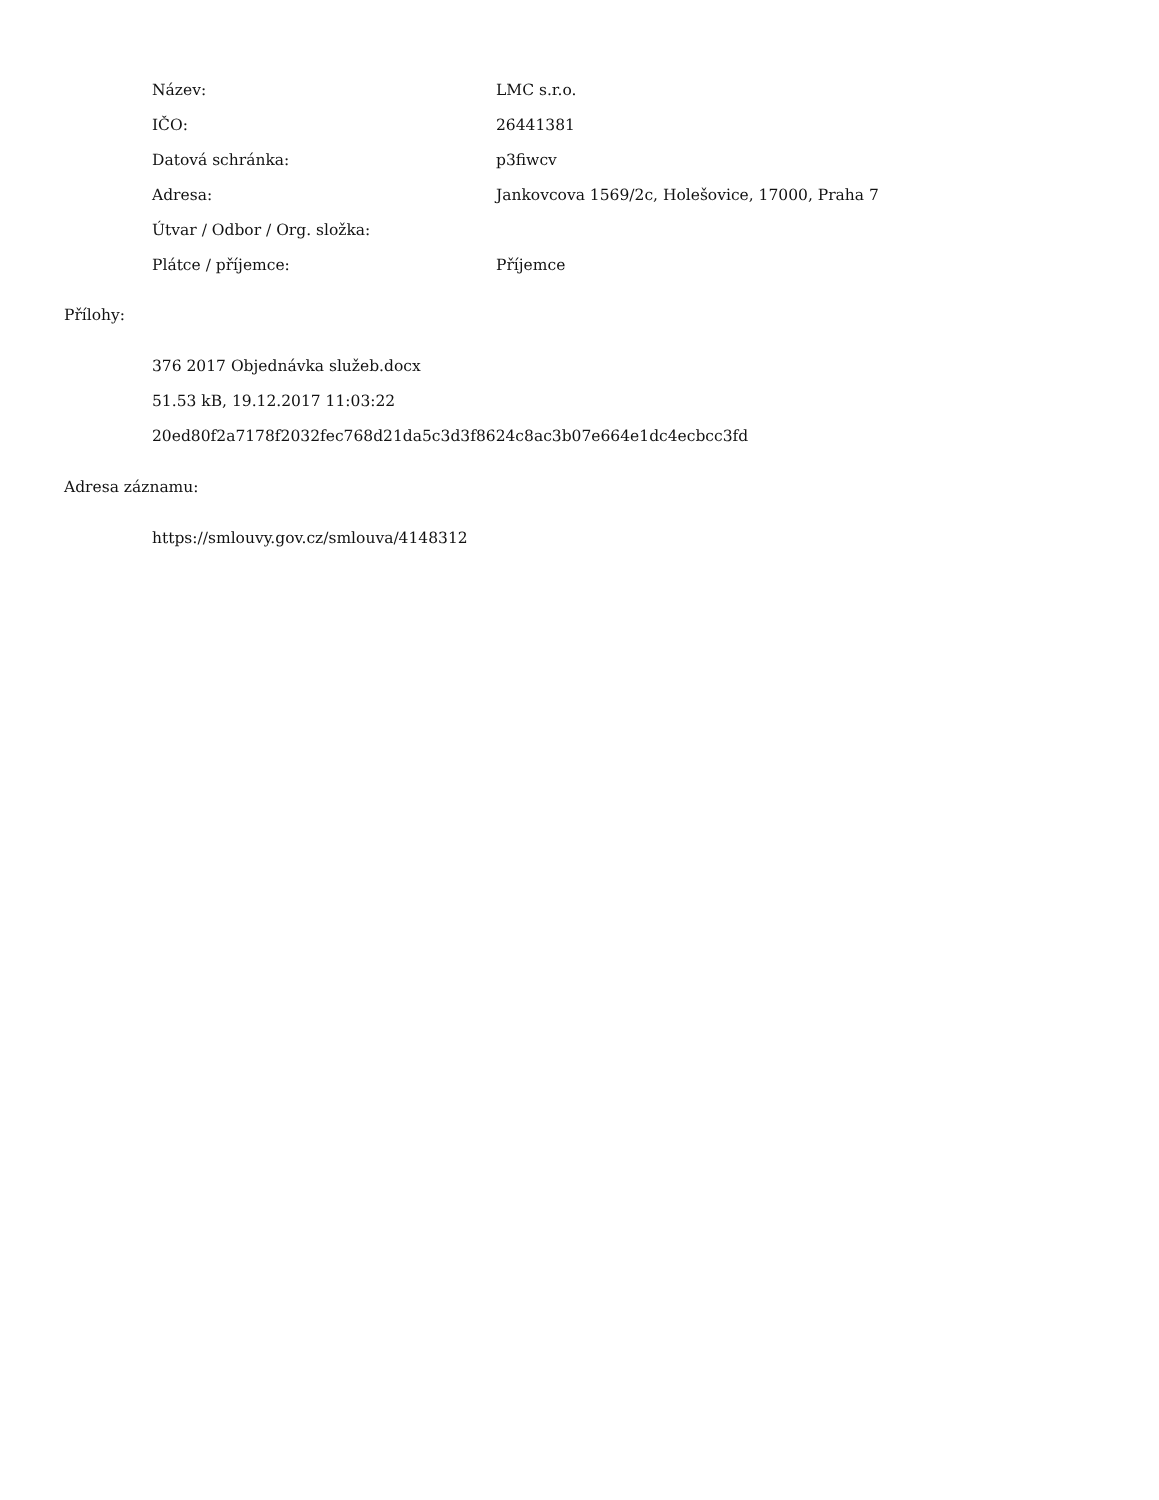| Název: | LMC s.r.o. |
| IČO: | 26441381 |
| Datová schránka: | p3fiwcv |
| Adresa: | Jankovcova 1569/2c, Holešovice, 17000, Praha 7 |
| Útvar / Odbor / Org. složka: | |
| Plátce / příjemce: | Příjemce |
Přílohy:
376 2017 Objednávka služeb.docx
51.53 kB, 19.12.2017 11:03:22
20ed80f2a7178f2032fec768d21da5c3d3f8624c8ac3b07e664e1dc4ecbcc3fd
Adresa záznamu:
https://smlouvy.gov.cz/smlouva/4148312